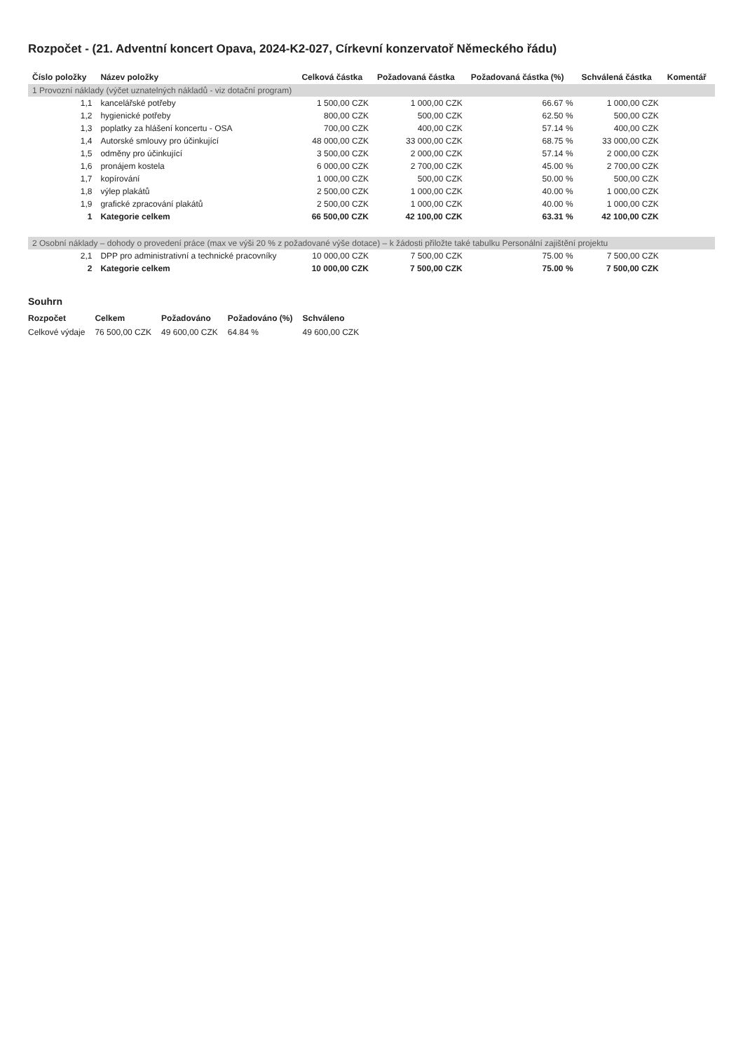Rozpočet - (21. Adventní koncert Opava, 2024-K2-027, Církevní konzervatoř Německého řádu)
| Číslo položky | Název položky | Celková částka | Požadovaná částka | Požadovaná částka (%) | Schválená částka | Komentář |
| --- | --- | --- | --- | --- | --- | --- |
| 1 Provozní náklady (výčet uznatelných nákladů - viz dotační program) | | | | | | |
| 1,1 | kancelářské potřeby | 1 500,00 CZK | 1 000,00 CZK | 66.67 % | 1 000,00 CZK | |
| 1,2 | hygienické potřeby | 800,00 CZK | 500,00 CZK | 62.50 % | 500,00 CZK | |
| 1,3 | poplatky za hlášení koncertu - OSA | 700,00 CZK | 400,00 CZK | 57.14 % | 400,00 CZK | |
| 1,4 | Autorské smlouvy pro účinkující | 48 000,00 CZK | 33 000,00 CZK | 68.75 % | 33 000,00 CZK | |
| 1,5 | odměny pro účinkující | 3 500,00 CZK | 2 000,00 CZK | 57.14 % | 2 000,00 CZK | |
| 1,6 | pronájem kostela | 6 000,00 CZK | 2 700,00 CZK | 45.00 % | 2 700,00 CZK | |
| 1,7 | kopírování | 1 000,00 CZK | 500,00 CZK | 50.00 % | 500,00 CZK | |
| 1,8 | výlep plakátů | 2 500,00 CZK | 1 000,00 CZK | 40.00 % | 1 000,00 CZK | |
| 1,9 | grafické zpracování plakátů | 2 500,00 CZK | 1 000,00 CZK | 40.00 % | 1 000,00 CZK | |
| 1 | Kategorie celkem | 66 500,00 CZK | 42 100,00 CZK | 63.31 % | 42 100,00 CZK | |
| 2 Osobní náklady – dohody o provedení práce (max ve výši 20 % z požadované výše dotace) – k žádosti přiložte také tabulku Personální zajištění projektu | | | | | | |
| 2,1 | DPP pro administrativní a technické pracovníky | 10 000,00 CZK | 7 500,00 CZK | 75.00 % | 7 500,00 CZK | |
| 2 | Kategorie celkem | 10 000,00 CZK | 7 500,00 CZK | 75.00 % | 7 500,00 CZK | |
Souhrn
| Rozpočet | Celkem | Požadováno | Požadováno (%) | Schváleno |
| --- | --- | --- | --- | --- |
| Celkové výdaje | 76 500,00 CZK | 49 600,00 CZK | 64.84 % | 49 600,00 CZK |